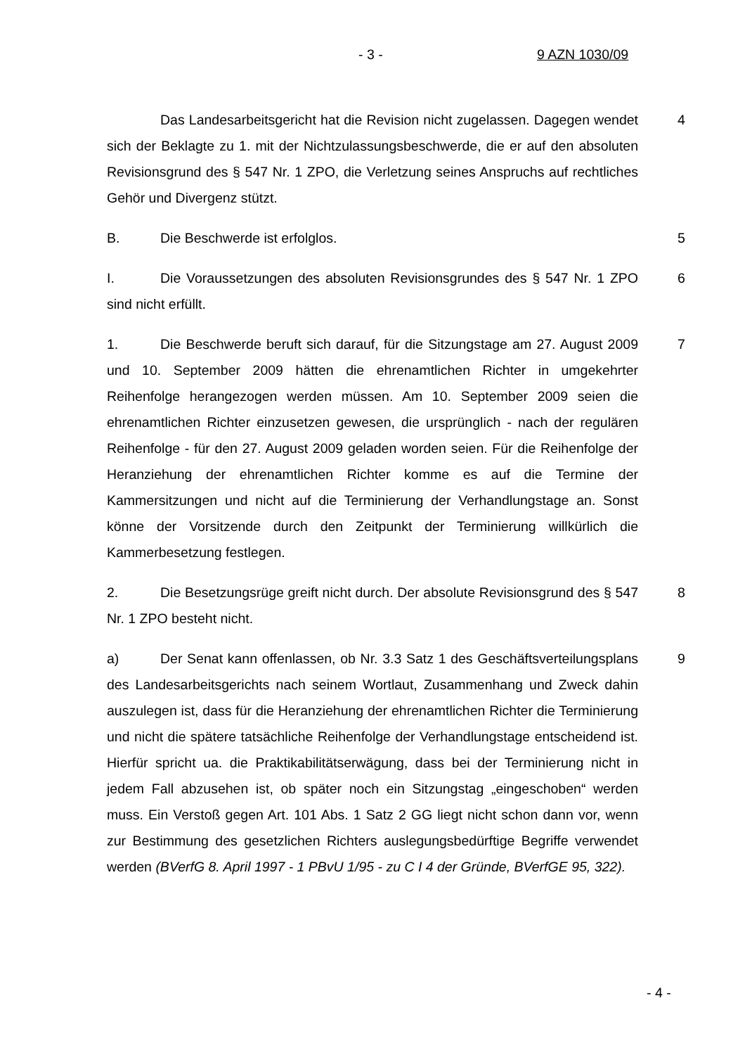- 3 - 9 AZN 1030/09
Das Landesarbeitsgericht hat die Revision nicht zugelassen. Dagegen wendet sich der Beklagte zu 1. mit der Nichtzulassungsbeschwerde, die er auf den absoluten Revisionsgrund des § 547 Nr. 1 ZPO, die Verletzung seines Anspruchs auf rechtliches Gehör und Divergenz stützt. 4
B. Die Beschwerde ist erfolglos. 5
I. Die Voraussetzungen des absoluten Revisionsgrundes des § 547 Nr. 1 ZPO sind nicht erfüllt. 6
1. Die Beschwerde beruft sich darauf, für die Sitzungstage am 27. August 2009 und 10. September 2009 hätten die ehrenamtlichen Richter in umgekehrter Reihenfolge herangezogen werden müssen. Am 10. September 2009 seien die ehrenamtlichen Richter einzusetzen gewesen, die ursprünglich - nach der regulären Reihenfolge - für den 27. August 2009 geladen worden seien. Für die Reihenfolge der Heranziehung der ehrenamtlichen Richter komme es auf die Termine der Kammersitzungen und nicht auf die Terminierung der Verhandlungstage an. Sonst könne der Vorsitzende durch den Zeitpunkt der Terminierung willkürlich die Kammerbesetzung festlegen. 7
2. Die Besetzungsrüge greift nicht durch. Der absolute Revisionsgrund des § 547 Nr. 1 ZPO besteht nicht. 8
a) Der Senat kann offenlassen, ob Nr. 3.3 Satz 1 des Geschäftsverteilungsplans des Landesarbeitsgerichts nach seinem Wortlaut, Zusammenhang und Zweck dahin auszulegen ist, dass für die Heranziehung der ehrenamtlichen Richter die Terminierung und nicht die spätere tatsächliche Reihenfolge der Verhandlungstage entscheidend ist. Hierfür spricht ua. die Praktikabilitätserwägung, dass bei der Terminierung nicht in jedem Fall abzusehen ist, ob später noch ein Sitzungstag „eingeschoben“ werden muss. Ein Verstoß gegen Art. 101 Abs. 1 Satz 2 GG liegt nicht schon dann vor, wenn zur Bestimmung des gesetzlichen Richters auslegungsbedürftige Begriffe verwendet werden (BVerfG 8. April 1997 - 1 PBvU 1/95 - zu C I 4 der Gründe, BVerfGE 95, 322). 9
- 4 -